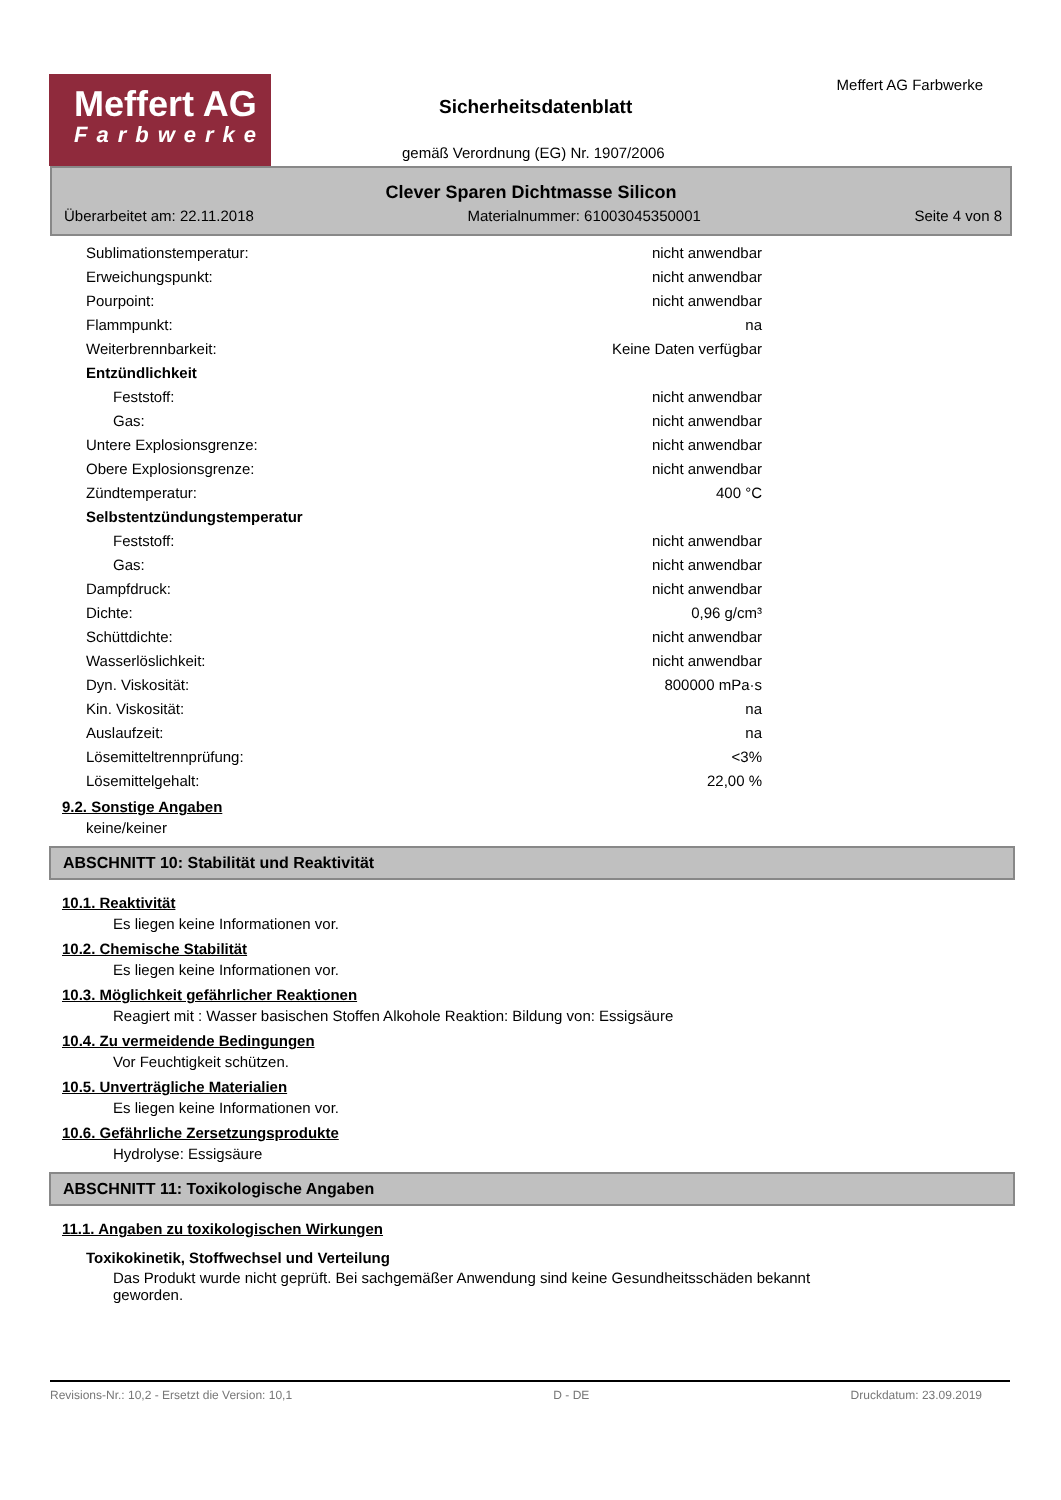Meffert AG
Farbwerke
Sicherheitsdatenblatt
gemäß Verordnung (EG) Nr. 1907/2006
Meffert AG Farbwerke
Clever Sparen Dichtmasse Silicon
Überarbeitet am: 22.11.2018 Materialnummer: 61003045350001 Seite 4 von 8
| Sublimationstemperatur: | nicht anwendbar |
| Erweichungspunkt: | nicht anwendbar |
| Pourpoint: | nicht anwendbar |
| Flammpunkt: | na |
| Weiterbrennbarkeit: | Keine Daten verfügbar |
| Entzündlichkeit | |
| Feststoff: | nicht anwendbar |
| Gas: | nicht anwendbar |
| Untere Explosionsgrenze: | nicht anwendbar |
| Obere Explosionsgrenze: | nicht anwendbar |
| Zündtemperatur: | 400 °C |
| Selbstentzündungstemperatur | |
| Feststoff: | nicht anwendbar |
| Gas: | nicht anwendbar |
| Dampfdruck: | nicht anwendbar |
| Dichte: | 0,96 g/cm³ |
| Schüttdichte: | nicht anwendbar |
| Wasserlöslichkeit: | nicht anwendbar |
| Dyn. Viskosität: | 800000 mPa·s |
| Kin. Viskosität: | na |
| Auslaufzeit: | na |
| Lösemitteltrennprüfung: | <3% |
| Lösemittelgehalt: | 22,00 % |
9.2. Sonstige Angaben
keine/keiner
ABSCHNITT 10: Stabilität und Reaktivität
10.1. Reaktivität
Es liegen keine Informationen vor.
10.2. Chemische Stabilität
Es liegen keine Informationen vor.
10.3. Möglichkeit gefährlicher Reaktionen
Reagiert mit : Wasser basischen Stoffen Alkohole Reaktion: Bildung von: Essigsäure
10.4. Zu vermeidende Bedingungen
Vor Feuchtigkeit schützen.
10.5. Unverträgliche Materialien
Es liegen keine Informationen vor.
10.6. Gefährliche Zersetzungsprodukte
Hydrolyse: Essigsäure
ABSCHNITT 11: Toxikologische Angaben
11.1. Angaben zu toxikologischen Wirkungen
Toxikokinetik, Stoffwechsel und Verteilung
Das Produkt wurde nicht geprüft. Bei sachgemäßer Anwendung sind keine Gesundheitsschäden bekannt geworden.
Revisions-Nr.: 10,2 - Ersetzt die Version: 10,1 D - DE Druckdatum: 23.09.2019